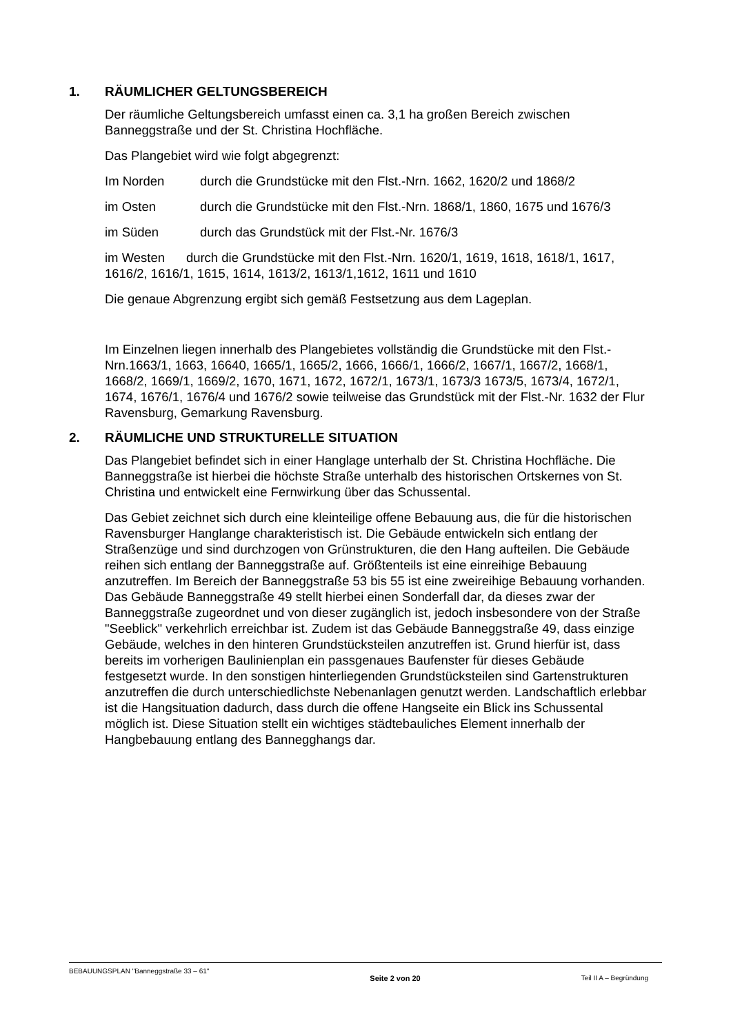1. RÄUMLICHER GELTUNGSBEREICH
Der räumliche Geltungsbereich umfasst einen ca. 3,1 ha großen Bereich zwischen Banneggstraße und der St. Christina Hochfläche.
Das Plangebiet wird wie folgt abgegrenzt:
Im Norden durch die Grundstücke mit den Flst.-Nrn. 1662, 1620/2 und 1868/2
im Osten durch die Grundstücke mit den Flst.-Nrn. 1868/1, 1860, 1675 und 1676/3
im Süden durch das Grundstück mit der Flst.-Nr. 1676/3
im Westen durch die Grundstücke mit den Flst.-Nrn. 1620/1, 1619, 1618, 1618/1, 1617, 1616/2, 1616/1, 1615, 1614, 1613/2, 1613/1,1612, 1611 und 1610
Die genaue Abgrenzung ergibt sich gemäß Festsetzung aus dem Lageplan.
Im Einzelnen liegen innerhalb des Plangebietes vollständig die Grundstücke mit den Flst.-Nrn.1663/1, 1663, 16640, 1665/1, 1665/2, 1666, 1666/1, 1666/2, 1667/1, 1667/2, 1668/1, 1668/2, 1669/1, 1669/2, 1670, 1671, 1672, 1672/1, 1673/1, 1673/3 1673/5, 1673/4, 1672/1, 1674, 1676/1, 1676/4 und 1676/2 sowie teilweise das Grundstück mit der Flst.-Nr. 1632 der Flur Ravensburg, Gemarkung Ravensburg.
2. RÄUMLICHE UND STRUKTURELLE SITUATION
Das Plangebiet befindet sich in einer Hanglage unterhalb der St. Christina Hochfläche. Die Banneggstraße ist hierbei die höchste Straße unterhalb des historischen Ortskernes von St. Christina und entwickelt eine Fernwirkung über das Schussental.
Das Gebiet zeichnet sich durch eine kleinteilige offene Bebauung aus, die für die historischen Ravensburger Hanglange charakteristisch ist. Die Gebäude entwickeln sich entlang der Straßenzüge und sind durchzogen von Grünstrukturen, die den Hang aufteilen. Die Gebäude reihen sich entlang der Banneggstraße auf. Größtenteils ist eine einreihige Bebauung anzutreffen. Im Bereich der Banneggstraße 53 bis 55 ist eine zweireihige Bebauung vorhanden. Das Gebäude Banneggstraße 49 stellt hierbei einen Sonderfall dar, da dieses zwar der Banneggstraße zugeordnet und von dieser zugänglich ist, jedoch insbesondere von der Straße "Seeblick" verkehrlich erreichbar ist. Zudem ist das Gebäude Banneggstraße 49, dass einzige Gebäude, welches in den hinteren Grundstücksteilen anzutreffen ist. Grund hierfür ist, dass bereits im vorherigen Baulinienplan ein passgenaues Baufenster für dieses Gebäude festgesetzt wurde. In den sonstigen hinterliegenden Grundstücksteilen sind Gartenstrukturen anzutreffen die durch unterschiedlichste Nebenanlagen genutzt werden. Landschaftlich erlebbar ist die Hangsituation dadurch, dass durch die offene Hangseite ein Blick ins Schussental möglich ist. Diese Situation stellt ein wichtiges städtebauliches Element innerhalb der Hangbebauung entlang des Bannegghangs dar.
BEBAUUNGSPLAN "Banneggstraße 33 – 61" Seite 2 von 20 Teil II A – Begründung